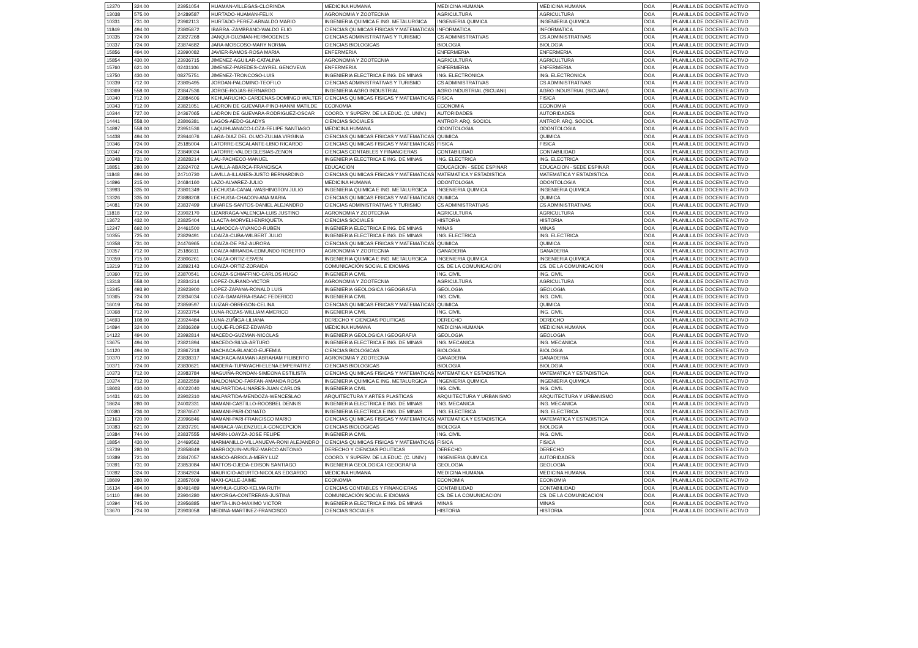| 12370 | 324.00 | 23951054 | HUAMAN-VILLEGAS-CLORINDA | MEDICINA HUMANA | MEDICINA HUMANA | MEDICINA HUMANA | DOA | PLANILLA DE DOCENTE ACTIVO |
| 13038 | 575.00 | 24289587 | HURTADO-HUAMAN-FELIX | AGRONOMIA Y ZOOTECNIA | AGRICULTURA | AGRICULTURA | DOA | PLANILLA DE DOCENTE ACTIVO |
| 10331 | 731.00 | 23962113 | HURTADO-PEREZ-ARNALDO MARIO | INGENIERIA QUIMICA E ING. METALURGICA | INGENIERIA QUIMICA | INGENIERIA QUIMICA | DOA | PLANILLA DE DOCENTE ACTIVO |
| 11849 | 494.00 | 23805872 | IBARRA -ZAMBRANO-WALDO ELIO | CIENCIAS QUIMICAS FISICAS Y MATEMATICAS | INFORMATICA | INFORMATICA | DOA | PLANILLA DE DOCENTE ACTIVO |
| 10335 | 724.00 | 23827268 | JANQUI-GUZMAN-HERMOGENES | CIENCIAS ADMINISTRATIVAS Y TURISMO | CS ADMINISTRATIVAS | CS ADMINISTRATIVAS | DOA | PLANILLA DE DOCENTE ACTIVO |
| 10337 | 724.00 | 23874682 | JARA-MOSCOSO-MARY NORMA | CIENCIAS BIOLOGICAS | BIOLOGIA | BIOLOGIA | DOA | PLANILLA DE DOCENTE ACTIVO |
| 15856 | 494.00 | 23990082 | JAVIER-RAMOS-ROSA MARIA | ENFERMERIA | ENFERMERIA | ENFERMERIA | DOA | PLANILLA DE DOCENTE ACTIVO |
| 15854 | 430.00 | 23936715 | JIMENEZ-AGUILAR-CATALINA | AGRONOMIA Y ZOOTECNIA | AGRICULTURA | AGRICULTURA | DOA | PLANILLA DE DOCENTE ACTIVO |
| 15760 | 621.00 | 02431106 | JIMENEZ-PAREDES-CAYREL GENOVEVA | ENFERMERIA | ENFERMERIA | ENFERMERIA | DOA | PLANILLA DE DOCENTE ACTIVO |
| 13750 | 430.00 | 08275751 | JIMENEZ-TRONCOSO-LUIS | INGENIERIA ELECTRICA E ING. DE MINAS | ING. ELECTRONICA | ING. ELECTRONICA | DOA | PLANILLA DE DOCENTE ACTIVO |
| 10339 | 712.00 | 23805495 | JORDAN-PALOMINO-TEOFILO | CIENCIAS ADMINISTRATIVAS Y TURISMO | CS ADMINISTRATIVAS | CS ADMINISTRATIVAS | DOA | PLANILLA DE DOCENTE ACTIVO |
| 13369 | 558.00 | 23847536 | JORGE-ROJAS-BERNARDO | INGENIERIA AGRO INDUSTRIAL | AGRO INDUSTRIAL (SICUANI) | AGRO INDUSTRIAL (SICUANI) | DOA | PLANILLA DE DOCENTE ACTIVO |
| 10340 | 712.00 | 23884606 | KEHUARUCHO-CARDENAS-DOMINGO WALTER | CIENCIAS QUIMICAS FISICAS Y MATEMATICAS | FISICA | FISICA | DOA | PLANILLA DE DOCENTE ACTIVO |
| 10343 | 712.00 | 23821051 | LADRON DE GUEVARA-PINO-HANNI MATILDE | ECONOMIA | ECONOMIA | ECONOMIA | DOA | PLANILLA DE DOCENTE ACTIVO |
| 10344 | 727.00 | 24367065 | LADRON DE GUEVARA-RODRIGUEZ-OSCAR | COORD. Y SUPERV. DE LA EDUC. (C. UNIV.) | AUTORIDADES | AUTORIDADES | DOA | PLANILLA DE DOCENTE ACTIVO |
| 14441 | 558.00 | 23806381 | LAGOS-AEDO-GLADYS | CIENCIAS SOCIALES | ANTROP. ARQ. SOCIOL | ANTROP. ARQ. SOCIOL | DOA | PLANILLA DE DOCENTE ACTIVO |
| 14897 | 558.00 | 23951536 | LAQUIHUANACO-LOZA-FELIPE SANTIAGO | MEDICINA HUMANA | ODONTOLOGIA | ODONTOLOGIA | DOA | PLANILLA DE DOCENTE ACTIVO |
| 14438 | 494.00 | 23944076 | LARA-DIAZ DEL OLMO-ZULMA VIRGINIA | CIENCIAS QUIMICAS FISICAS Y MATEMATICAS | QUIMICA | QUIMICA | DOA | PLANILLA DE DOCENTE ACTIVO |
| 10346 | 724.00 | 25185004 | LATORRE-ESCALANTE-LIBIO RICARDO | CIENCIAS QUIMICAS FISICAS Y MATEMATICAS | FISICA | FISICA | DOA | PLANILLA DE DOCENTE ACTIVO |
| 10347 | 724.00 | 23849024 | LATORRE-VALDEIGLESIAS-ZENON | CIENCIAS CONTABLES Y FINANCIERAS | CONTABILIDAD | CONTABILIDAD | DOA | PLANILLA DE DOCENTE ACTIVO |
| 10348 | 731.00 | 23828214 | LAU-PACHECO-MANUEL | INGENIERIA ELECTRICA E ING. DE MINAS | ING. ELECTRICA | ING. ELECTRICA | DOA | PLANILLA DE DOCENTE ACTIVO |
| 18851 | 280.00 | 23924702 | LAVILLA-ABARCA-FRANCISCA | EDUCACION | EDUCACION - SEDE ESPINAR | EDUCACION - SEDE ESPINAR | DOA | PLANILLA DE DOCENTE ACTIVO |
| 11848 | 494.00 | 24710730 | LAVILLA-ILLANES-JUSTO BERNARDINO | CIENCIAS QUIMICAS FISICAS Y MATEMATICAS | MATEMATICA Y ESTADISTICA | MATEMATICA Y ESTADISTICA | DOA | PLANILLA DE DOCENTE ACTIVO |
| 14896 | 215.00 | 24684160 | LAZO-ALVAREZ-JULIO | MEDICINA HUMANA | ODONTOLOGIA | ODONTOLOGIA | DOA | PLANILLA DE DOCENTE ACTIVO |
| 13993 | 335.00 | 23801349 | LECHUGA-CANAL-WASHINGTON JULIO | INGENIERIA QUIMICA E ING. METALURGICA | INGENIERIA QUIMICA | INGENIERIA QUIMICA | DOA | PLANILLA DE DOCENTE ACTIVO |
| 13326 | 335.00 | 23888208 | LECHUGA-CHACON-ANA MARIA | CIENCIAS QUIMICAS FISICAS Y MATEMATICAS | QUIMICA | QUIMICA | DOA | PLANILLA DE DOCENTE ACTIVO |
| 14081 | 724.00 | 23837499 | LINARES-SANTOS-DANIEL ALEJANDRO | CIENCIAS ADMINISTRATIVAS Y TURISMO | CS ADMINISTRATIVAS | CS ADMINISTRATIVAS | DOA | PLANILLA DE DOCENTE ACTIVO |
| 11818 | 712.00 | 23902170 | LIZARRAGA-VALENCIA-LUIS JUSTINO | AGRONOMIA Y ZOOTECNIA | AGRICULTURA | AGRICULTURA | DOA | PLANILLA DE DOCENTE ACTIVO |
| 13672 | 432.00 | 23825404 | LLACTA-MORVELI-ENRIQUETA | CIENCIAS SOCIALES | HISTORIA | HISTORIA | DOA | PLANILLA DE DOCENTE ACTIVO |
| 12247 | 692.00 | 24461500 | LLAMOCCA-VIVANCO-RUBEN | INGENIERIA ELECTRICA E ING. DE MINAS | MINAS | MINAS | DOA | PLANILLA DE DOCENTE ACTIVO |
| 10355 | 725.00 | 23829491 | LOAIZA-CUBA-WILBERT JULIO | INGENIERIA ELECTRICA E ING. DE MINAS | ING. ELECTRICA | ING. ELECTRICA | DOA | PLANILLA DE DOCENTE ACTIVO |
| 10358 | 731.00 | 24476965 | LOAIZA-DE PAZ-AURORA | CIENCIAS QUIMICAS FISICAS Y MATEMATICAS | QUIMICA | QUIMICA | DOA | PLANILLA DE DOCENTE ACTIVO |
| 10357 | 712.00 | 25186611 | LOAIZA-MIRANDA-EDMUNDO ROBERTO | AGRONOMIA Y ZOOTECNIA | GANADERIA | GANADERIA | DOA | PLANILLA DE DOCENTE ACTIVO |
| 10359 | 715.00 | 23806261 | LOAIZA-ORTIZ-ESVEN | INGENIERIA QUIMICA E ING. METALURGICA | INGENIERIA QUIMICA | INGENIERIA QUIMICA | DOA | PLANILLA DE DOCENTE ACTIVO |
| 13219 | 712.00 | 23892143 | LOAIZA-ORTIZ-ZORAIDA | COMUNICACIÓN SOCIAL E IDIOMAS | CS. DE LA COMUNICACION | CS. DE LA COMUNICACION | DOA | PLANILLA DE DOCENTE ACTIVO |
| 10360 | 721.00 | 23870541 | LOAIZA-SCHIAFFINO-CARLOS HUGO | INGENIERIA CIVIL | ING. CIVIL | ING. CIVIL | DOA | PLANILLA DE DOCENTE ACTIVO |
| 13318 | 558.00 | 23834214 | LOPEZ-DURAND-VICTOR | AGRONOMIA Y ZOOTECNIA | AGRICULTURA | AGRICULTURA | DOA | PLANILLA DE DOCENTE ACTIVO |
| 13345 | 493.90 | 23923900 | LOPEZ-ZAPANA-RONALD LUIS | INGENIERIA GEOLOGICA I GEOGRAFIA | GEOLOGIA | GEOLOGIA | DOA | PLANILLA DE DOCENTE ACTIVO |
| 10365 | 724.00 | 23834034 | LOZA-GAMARRA-ISAAC FEDERICO | INGENIERIA CIVIL | ING. CIVIL | ING. CIVIL | DOA | PLANILLA DE DOCENTE ACTIVO |
| 16019 | 704.00 | 23859597 | LUIZAR-OBREGON-CELINA | CIENCIAS QUIMICAS FISICAS Y MATEMATICAS | QUIMICA | QUIMICA | DOA | PLANILLA DE DOCENTE ACTIVO |
| 10368 | 712.00 | 23923754 | LUNA-ROZAS-WILLIAM AMERICO | INGENIERIA CIVIL | ING. CIVIL | ING. CIVIL | DOA | PLANILLA DE DOCENTE ACTIVO |
| 14693 | 108.00 | 23924484 | LUNA-ZUÑIGA-LILIANA | DERECHO Y CIENCIAS POLITICAS | DERECHO | DERECHO | DOA | PLANILLA DE DOCENTE ACTIVO |
| 14894 | 324.00 | 23836369 | LUQUE-FLOREZ-EDWARD | MEDICINA HUMANA | MEDICINA HUMANA | MEDICINA HUMANA | DOA | PLANILLA DE DOCENTE ACTIVO |
| 14122 | 494.00 | 23992814 | MACEDO-GUZMAN-NICOLAS | INGENIERIA GEOLOGICA I GEOGRAFIA | GEOLOGIA | GEOLOGIA | DOA | PLANILLA DE DOCENTE ACTIVO |
| 13675 | 494.00 | 23821894 | MACEDO-SILVA-ARTURO | INGENIERIA ELECTRICA E ING. DE MINAS | ING. MECANICA | ING. MECANICA | DOA | PLANILLA DE DOCENTE ACTIVO |
| 14120 | 494.00 | 23867218 | MACHACA-BLANCO-EUFEMIA | CIENCIAS BIOLOGICAS | BIOLOGIA | BIOLOGIA | DOA | PLANILLA DE DOCENTE ACTIVO |
| 10370 | 712.00 | 23838317 | MACHACA-MAMANI-ABRAHAM FILIBERTO | AGRONOMIA Y ZOOTECNIA | GANADERIA | GANADERIA | DOA | PLANILLA DE DOCENTE ACTIVO |
| 10371 | 724.00 | 23830621 | MADERA-TUPAYACHI-ELENA EMPERATRIZ | CIENCIAS BIOLOGICAS | BIOLOGIA | BIOLOGIA | DOA | PLANILLA DE DOCENTE ACTIVO |
| 10373 | 712.00 | 23983784 | MAGUIÑA-RONDAN-SIMEONA ESTILISTA | CIENCIAS QUIMICAS FISICAS Y MATEMATICAS | MATEMATICA Y ESTADISTICA | MATEMATICA Y ESTADISTICA | DOA | PLANILLA DE DOCENTE ACTIVO |
| 10374 | 712.00 | 23822559 | MALDONADO-FARFAN-AMANDA ROSA | INGENIERIA QUIMICA E ING. METALURGICA | INGENIERIA QUIMICA | INGENIERIA QUIMICA | DOA | PLANILLA DE DOCENTE ACTIVO |
| 18603 | 430.00 | 40022040 | MALPARTIDA-LINARES-JUAN CARLOS | INGENIERIA CIVIL | ING. CIVIL | ING. CIVIL | DOA | PLANILLA DE DOCENTE ACTIVO |
| 14431 | 621.00 | 23902310 | MALPARTIDA-MENDOZA-WENCESLAO | ARQUITECTURA Y ARTES PLASTICAS | ARQUITECTURA Y URBANISMO | ARQUITECTURA Y URBANISMO | DOA | PLANILLA DE DOCENTE ACTIVO |
| 18624 | 280.00 | 24002331 | MAMANI-CASTILLO-ROOSBEL DENNIS | INGENIERIA ELECTRICA E ING. DE MINAS | ING. MECANICA | ING. MECANICA | DOA | PLANILLA DE DOCENTE ACTIVO |
| 10380 | 736.00 | 23876507 | MAMANI-PARI-DONATO | INGENIERIA ELECTRICA E ING. DE MINAS | ING. ELECTRICA | ING. ELECTRICA | DOA | PLANILLA DE DOCENTE ACTIVO |
| 12163 | 720.00 | 23996846 | MAMANI-PARI-FRANCISCO MARIO | CIENCIAS QUIMICAS FISICAS Y MATEMATICAS | MATEMATICA Y ESTADISTICA | MATEMATICA Y ESTADISTICA | DOA | PLANILLA DE DOCENTE ACTIVO |
| 10383 | 621.00 | 23837291 | MARIACA-VALENZUELA-CONCEPCION | CIENCIAS BIOLOGICAS | BIOLOGIA | BIOLOGIA | DOA | PLANILLA DE DOCENTE ACTIVO |
| 10384 | 744.00 | 23837555 | MARIN-LOAYZA-JOSE FELIPE | INGENIERIA CIVIL | ING. CIVIL | ING. CIVIL | DOA | PLANILLA DE DOCENTE ACTIVO |
| 18854 | 430.00 | 24469562 | MARMANILLO-VILLANUEVA-RONI ALEJANDRO | CIENCIAS QUIMICAS FISICAS Y MATEMATICAS | FISICA | FISICA | DOA | PLANILLA DE DOCENTE ACTIVO |
| 13739 | 280.00 | 23858849 | MARROQUIN-MUÑIZ-MARCO ANTONIO | DERECHO Y CIENCIAS POLITICAS | DERECHO | DERECHO | DOA | PLANILLA DE DOCENTE ACTIVO |
| 10389 | 721.00 | 23847057 | MASCO-ARRIOLA-MERY LUZ | COORD. Y SUPERV. DE LA EDUC. (C. UNIV.) | INGENIERIA QUIMICA | AUTORIDADES | DOA | PLANILLA DE DOCENTE ACTIVO |
| 10391 | 731.00 | 23853084 | MATTOS-OJEDA-EDISON SANTIAGO | INGENIERIA GEOLOGICA I GEOGRAFIA | GEOLOGIA | GEOLOGIA | DOA | PLANILLA DE DOCENTE ACTIVO |
| 10392 | 324.00 | 23842924 | MAURICIO-AGURTO-NICOLAS EDGARDO | MEDICINA HUMANA | MEDICINA HUMANA | MEDICINA HUMANA | DOA | PLANILLA DE DOCENTE ACTIVO |
| 18609 | 280.00 | 23857609 | MAXI-CALLE-JAIME | ECONOMIA | ECONOMIA | ECONOMIA | DOA | PLANILLA DE DOCENTE ACTIVO |
| 16134 | 494.00 | 80491489 | MAYHUA-CURO-KELMA RUTH | CIENCIAS CONTABLES Y FINANCIERAS | CONTABILIDAD | CONTABILIDAD | DOA | PLANILLA DE DOCENTE ACTIVO |
| 14110 | 494.00 | 23904280 | MAYORGA-CONTRERAS-JUSTINA | COMUNICACIÓN SOCIAL E IDIOMAS | CS. DE LA COMUNICACION | CS. DE LA COMUNICACION | DOA | PLANILLA DE DOCENTE ACTIVO |
| 10394 | 745.00 | 23956885 | MAYTA-LINO-MAXIMO VICTOR | INGENIERIA ELECTRICA E ING. DE MINAS | MINAS | MINAS | DOA | PLANILLA DE DOCENTE ACTIVO |
| 13670 | 724.00 | 23903058 | MEDINA-MARTINEZ-FRANCISCO | CIENCIAS SOCIALES | HISTORIA | HISTORIA | DOA | PLANILLA DE DOCENTE ACTIVO |